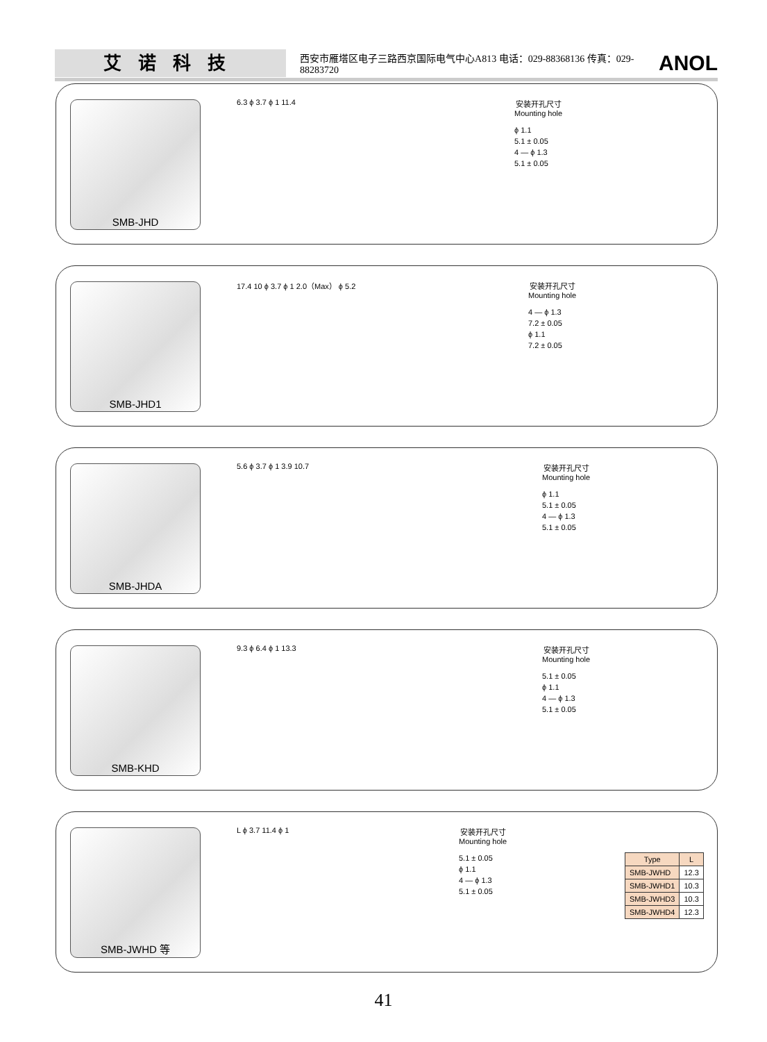艾诺科技
西安市雁塔区电子三路西京国际电气中心A813 电话：029-88368136 传真：029-88283720
ANOL
SMB-JHD 6.3 ϕ 3.7 ϕ 1 11.4
安装开孔尺寸
Mounting hole
ϕ 1.1
5.1 ± 0.05
4 — ϕ 1.3
5.1 ± 0.05
SMB-JHD1 17.4 10 ϕ 3.7 ϕ 1 2.0（Max） ϕ 5.2
安装开孔尺寸
Mounting hole
4 — ϕ 1.3
7.2 ± 0.05
ϕ 1.1
7.2 ± 0.05
SMB-JHDA 5.6 ϕ 3.7 ϕ 1 3.9 10.7
安装开孔尺寸
Mounting hole
ϕ 1.1
5.1 ± 0.05
4 — ϕ 1.3
5.1 ± 0.05
SMB-KHD 9.3 ϕ 6.4 ϕ 1 13.3
安装开孔尺寸
Mounting hole
5.1 ± 0.05
ϕ 1.1
4 — ϕ 1.3
5.1 ± 0.05
SMB-JWHD 等 L ϕ 3.7 11.4 ϕ 1
安装开孔尺寸
Mounting hole
5.1 ± 0.05
ϕ 1.1
4 — ϕ 1.3
5.1 ± 0.05
| Type | L |
| --- | --- |
| SMB-JWHD | 12.3 |
| SMB-JWHD1 | 10.3 |
| SMB-JWHD3 | 10.3 |
| SMB-JWHD4 | 12.3 |
41